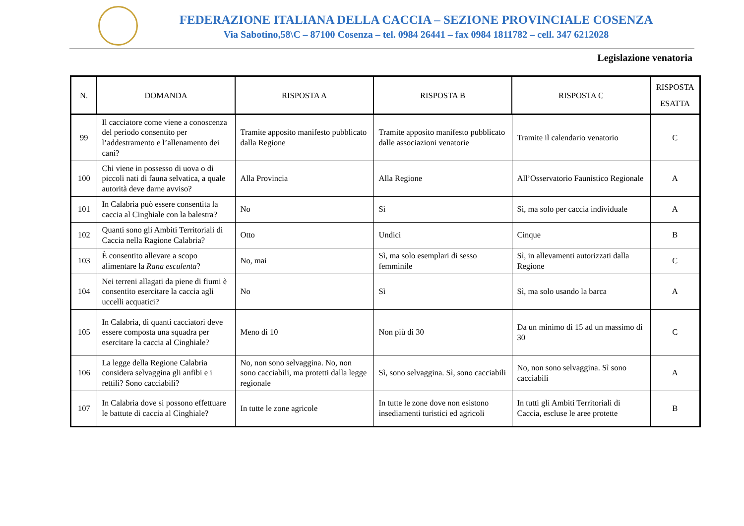FEDERAZIONE ITALIANA DELLA CACCIA – SEZIONE PROVINCIALE COSENZA
Via Sabotino,58\C – 87100 Cosenza – tel. 0984 26441 – fax 0984 1811782 – cell. 347 6212028
Legislazione venatoria
| N. | DOMANDA | RISPOSTA A | RISPOSTA B | RISPOSTA C | RISPOSTA ESATTA |
| --- | --- | --- | --- | --- | --- |
| 99 | Il cacciatore come viene a conoscenza del periodo consentito per l’addestramento e l’allenamento dei cani? | Tramite apposito manifesto pubblicato dalla Regione | Tramite apposito manifesto pubblicato dalle associazioni venatorie | Tramite il calendario venatorio | C |
| 100 | Chi viene in possesso di uova o di piccoli nati di fauna selvatica, a quale autorità deve darne avviso? | Alla Provincia | Alla Regione | All’Osservatorio Faunistico Regionale | A |
| 101 | In Calabria può essere consentita la caccia al Cinghiale con la balestra? | No | Sì | Sì, ma solo per caccia individuale | A |
| 102 | Quanti sono gli Ambiti Territoriali di Caccia nella Ragione Calabria? | Otto | Undici | Cinque | B |
| 103 | È consentito allevare a scopo alimentare la Rana esculenta ? | No, mai | Sì, ma solo esemplari di sesso femminile | Sì, in allevamenti autorizzati dalla Regione | C |
| 104 | Nei terreni allagati da piene di fiumi è consentito esercitare la caccia agli uccelli acquatici? | No | Sì | Sì, ma solo usando la barca | A |
| 105 | In Calabria, di quanti cacciatori deve essere composta una squadra per esercitare la caccia al Cinghiale? | Meno di 10 | Non più di 30 | Da un minimo di 15 ad un massimo di 30 | C |
| 106 | La legge della Regione Calabria considera selvaggina gli anfibi e i rettili? Sono cacciabili? | No, non sono selvaggina. No, non sono cacciabili, ma protetti dalla legge regionale | Sì, sono selvaggina. Sì, sono cacciabili | No, non sono selvaggina. Sì sono cacciabili | A |
| 107 | In Calabria dove si possono effettuare le battute di caccia al Cinghiale? | In tutte le zone agricole | In tutte le zone dove non esistono insediamenti turistici ed agricoli | In tutti gli Ambiti Territoriali di Caccia, escluse le aree protette | B |